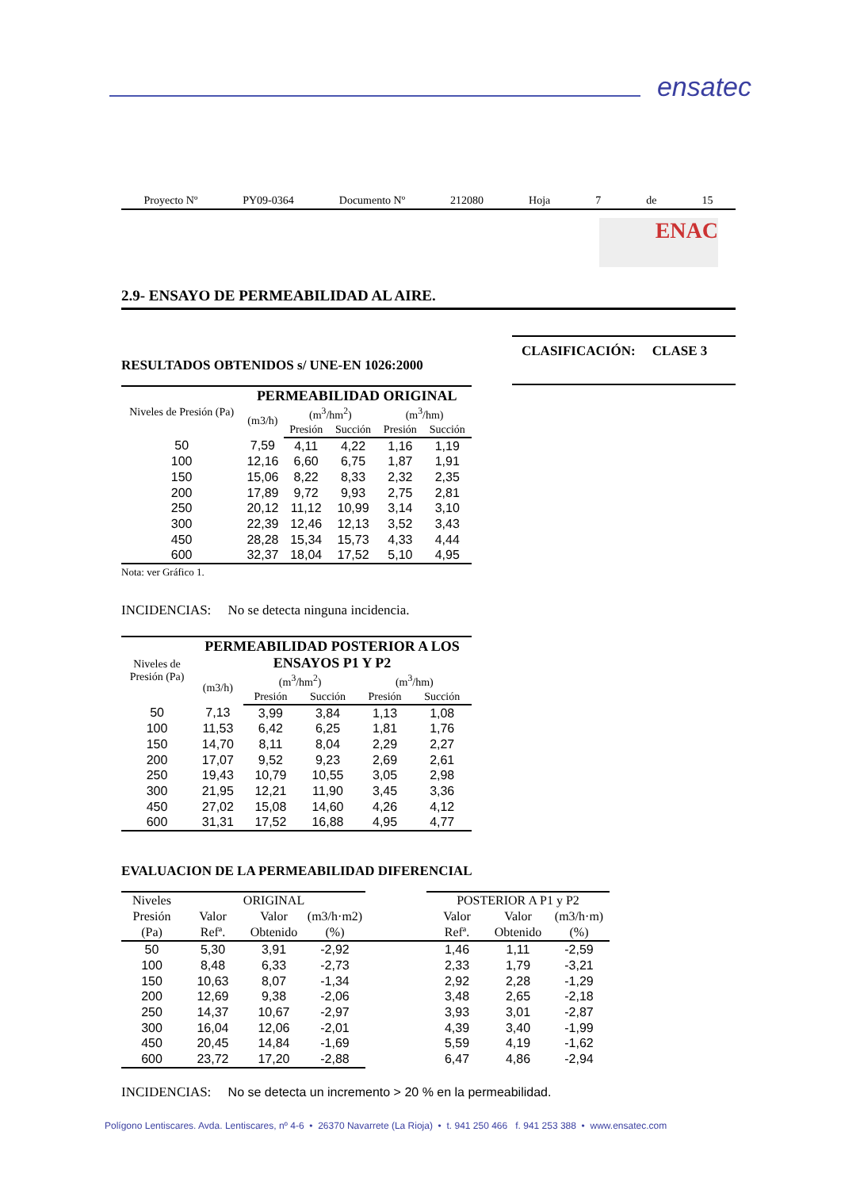ensatec
Proyecto Nº PY09-0364 Documento Nº 212080 Hoja 7 de 15
ENAC
2.9- ENSAYO DE PERMEABILIDAD AL AIRE.
RESULTADOS OBTENIDOS s/ UNE-EN 1026:2000
CLASIFICACIÓN: CLASE 3
| Niveles de Presión (Pa) | PERMEABILIDAD ORIGINAL | | | | |
| --- | --- | --- | --- | --- | --- |
| | (m3/h) | (m<sup>3</sup>/hm<sup>2</sup>) | | (m<sup>3</sup>/hm) | |
| | | Presión | Succión | Presión | Succión |
| 50 | 7,59 | 4,11 | 4,22 | 1,16 | 1,19 |
| 100 | 12,16 | 6,60 | 6,75 | 1,87 | 1,91 |
| 150 | 15,06 | 8,22 | 8,33 | 2,32 | 2,35 |
| 200 | 17,89 | 9,72 | 9,93 | 2,75 | 2,81 |
| 250 | 20,12 | 11,12 | 10,99 | 3,14 | 3,10 |
| 300 | 22,39 | 12,46 | 12,13 | 3,52 | 3,43 |
| 450 | 28,28 | 15,34 | 15,73 | 4,33 | 4,44 |
| 600 | 32,37 | 18,04 | 17,52 | 5,10 | 4,95 |
Nota: ver Gráfico 1.
INCIDENCIAS: No se detecta ninguna incidencia.
| Niveles de Presión (Pa) | PERMEABILIDAD POSTERIOR A LOS ENSAYOS P1 Y P2 | | | | |
| --- | --- | --- | --- | --- | --- |
| | (m3/h) | (m<sup>3</sup>/hm<sup>2</sup>) | | (m<sup>3</sup>/hm) | |
| | | Presión | Succión | Presión | Succión |
| 50 | 7,13 | 3,99 | 3,84 | 1,13 | 1,08 |
| 100 | 11,53 | 6,42 | 6,25 | 1,81 | 1,76 |
| 150 | 14,70 | 8,11 | 8,04 | 2,29 | 2,27 |
| 200 | 17,07 | 9,52 | 9,23 | 2,69 | 2,61 |
| 250 | 19,43 | 10,79 | 10,55 | 3,05 | 2,98 |
| 300 | 21,95 | 12,21 | 11,90 | 3,45 | 3,36 |
| 450 | 27,02 | 15,08 | 14,60 | 4,26 | 4,12 |
| 600 | 31,31 | 17,52 | 16,88 | 4,95 | 4,77 |
EVALUACION DE LA PERMEABILIDAD DIFERENCIAL
| Niveles | ORIGINAL | | | | POSTERIOR A P1 y P2 | | |
| --- | --- | --- | --- | --- | --- | --- | --- |
| Presión | Valor | Valor | (m3/h·m2) | | Valor | Valor | (m3/h·m) |
| (Pa) | Refª. | Obtenido | (%) | | Refª. | Obtenido | (%) |
| 50 | 5,30 | 3,91 | -2,92 | | 1,46 | 1,11 | -2,59 |
| 100 | 8,48 | 6,33 | -2,73 | | 2,33 | 1,79 | -3,21 |
| 150 | 10,63 | 8,07 | -1,34 | | 2,92 | 2,28 | -1,29 |
| 200 | 12,69 | 9,38 | -2,06 | | 3,48 | 2,65 | -2,18 |
| 250 | 14,37 | 10,67 | -2,97 | | 3,93 | 3,01 | -2,87 |
| 300 | 16,04 | 12,06 | -2,01 | | 4,39 | 3,40 | -1,99 |
| 450 | 20,45 | 14,84 | -1,69 | | 5,59 | 4,19 | -1,62 |
| 600 | 23,72 | 17,20 | -2,88 | | 6,47 | 4,86 | -2,94 |
INCIDENCIAS: No se detecta un incremento > 20 % en la permeabilidad.
Polígono Lentiscares. Avda. Lentiscares, nº 4-6 • 26370 Navarrete (La Rioja) • t. 941 250 466 f. 941 253 388 • www.ensatec.com